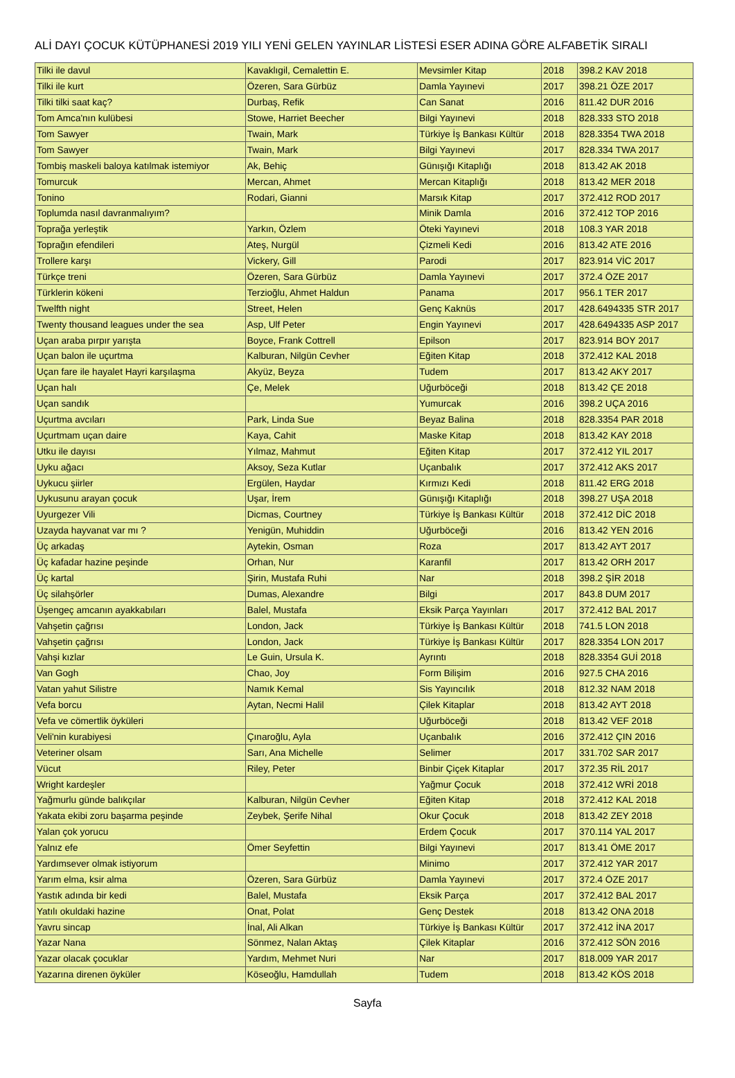ALİ DAYI ÇOCUK KÜTÜPHANESİ 2019 YILI YENİ GELEN YAYINLAR LİSTESİ ESER ADINA GÖRE ALFABETİK SIRALI
| Tilki ile davul | Kavaklıgil, Cemalettin E. | Mevsimler Kitap | 2018 | 398.2 KAV 2018 |
| Tilki ile kurt | Özeren, Sara Gürbüz | Damla Yayınevi | 2017 | 398.21 ÖZE 2017 |
| Tilki tilki saat kaç? | Durbaş, Refik | Can Sanat | 2016 | 811.42 DUR 2016 |
| Tom Amca'nın kulübesi | Stowe, Harriet Beecher | Bilgi Yayınevi | 2018 | 828.333 STO 2018 |
| Tom Sawyer | Twain, Mark | Türkiye İş Bankası Kültür | 2018 | 828.3354 TWA 2018 |
| Tom Sawyer | Twain, Mark | Bilgi Yayınevi | 2017 | 828.334 TWA 2017 |
| Tombiş maskeli baloya katılmak istemiyor | Ak, Behiç | Günışığı Kitaplığı | 2018 | 813.42 AK 2018 |
| Tomurcuk | Mercan, Ahmet | Mercan Kitaplığı | 2018 | 813.42 MER 2018 |
| Tonino | Rodari, Gianni | Marsık Kitap | 2017 | 372.412 ROD 2017 |
| Toplumda nasıl davranmalıyım? | | Minik Damla | 2016 | 372.412 TOP 2016 |
| Toprağa yerleştik | Yarkın, Özlem | Öteki Yayınevi | 2018 | 108.3 YAR 2018 |
| Toprağın efendileri | Ateş, Nurgül | Çizmeli Kedi | 2016 | 813.42 ATE 2016 |
| Trollere karşı | Vickery, Gill | Parodi | 2017 | 823.914 VİC 2017 |
| Türkçe treni | Özeren, Sara Gürbüz | Damla Yayınevi | 2017 | 372.4 ÖZE 2017 |
| Türklerin kökeni | Terzioğlu, Ahmet Haldun | Panama | 2017 | 956.1 TER 2017 |
| Twelfth night | Street, Helen | Genç Kaknüs | 2017 | 428.6494335 STR 2017 |
| Twenty thousand leagues under the sea | Asp, Ulf Peter | Engin Yayınevi | 2017 | 428.6494335 ASP 2017 |
| Uçan araba pırpır yarışta | Boyce, Frank Cottrell | Epilson | 2017 | 823.914 BOY 2017 |
| Uçan balon ile uçurtma | Kalburan, Nilgün Cevher | Eğiten Kitap | 2018 | 372.412 KAL 2018 |
| Uçan fare ile hayalet Hayri karşılaşma | Akyüz, Beyza | Tudem | 2017 | 813.42 AKY 2017 |
| Uçan halı | Çe, Melek | Uğurböceği | 2018 | 813.42 ÇE 2018 |
| Uçan sandık | | Yumurcak | 2016 | 398.2 UÇA 2016 |
| Uçurtma avcıları | Park, Linda Sue | Beyaz Balina | 2018 | 828.3354 PAR 2018 |
| Uçurtmam uçan daire | Kaya, Cahit | Maske Kitap | 2018 | 813.42 KAY 2018 |
| Utku ile dayısı | Yılmaz, Mahmut | Eğiten Kitap | 2017 | 372.412 YIL 2017 |
| Uyku ağacı | Aksoy, Seza Kutlar | Uçanbalık | 2017 | 372.412 AKS 2017 |
| Uykucu şiirler | Ergülen, Haydar | Kırmızı Kedi | 2018 | 811.42 ERG 2018 |
| Uykusunu arayan çocuk | Uşar, İrem | Günışığı Kitaplığı | 2018 | 398.27 UŞA 2018 |
| Uyurgezer Vili | Dicmas, Courtney | Türkiye İş Bankası Kültür | 2018 | 372.412 DİC 2018 |
| Uzayda hayvanat var mı ? | Yenigün, Muhiddin | Uğurböceği | 2016 | 813.42 YEN 2016 |
| Üç arkadaş | Aytekin, Osman | Roza | 2017 | 813.42 AYT 2017 |
| Üç kafadar hazine peşinde | Orhan, Nur | Karanfil | 2017 | 813.42 ORH 2017 |
| Üç kartal | Şirin, Mustafa Ruhi | Nar | 2018 | 398.2 ŞİR 2018 |
| Üç silahşörler | Dumas, Alexandre | Bilgi | 2017 | 843.8 DUM 2017 |
| Üşengeç amcanın ayakkabıları | Balel, Mustafa | Eksik Parça Yayınları | 2017 | 372.412 BAL 2017 |
| Vahşetin çağrısı | London, Jack | Türkiye İş Bankası Kültür | 2018 | 741.5 LON 2018 |
| Vahşetin çağrısı | London, Jack | Türkiye İş Bankası Kültür | 2017 | 828.3354 LON 2017 |
| Vahşi kızlar | Le Guin, Ursula K. | Ayrıntı | 2018 | 828.3354 GUİ 2018 |
| Van Gogh | Chao, Joy | Form Bilişim | 2016 | 927.5 CHA 2016 |
| Vatan yahut Silistre | Namık Kemal | Sis Yayıncılık | 2018 | 812.32 NAM 2018 |
| Vefa borcu | Aytan, Necmi Halil | Çilek Kitaplar | 2018 | 813.42 AYT 2018 |
| Vefa ve cömertlik öyküleri | | Uğurböceği | 2018 | 813.42 VEF 2018 |
| Veli'nin kurabiyesi | Çınaroğlu, Ayla | Uçanbalık | 2016 | 372.412 ÇIN 2016 |
| Veteriner olsam | Sarı, Ana Michelle | Selimer | 2017 | 331.702 SAR 2017 |
| Vücut | Riley, Peter | Binbir Çiçek Kitaplar | 2017 | 372.35 RİL 2017 |
| Wright kardeşler | | Yağmur Çocuk | 2018 | 372.412 WRİ 2018 |
| Yağmurlu günde balıkçılar | Kalburan, Nilgün Cevher | Eğiten Kitap | 2018 | 372.412 KAL 2018 |
| Yakata ekibi zoru başarma peşinde | Zeybek, Şerife Nihal | Okur Çocuk | 2018 | 813.42 ZEY 2018 |
| Yalan çok yorucu | | Erdem Çocuk | 2017 | 370.114 YAL 2017 |
| Yalnız efe | Ömer Seyfettin | Bilgi Yayınevi | 2017 | 813.41 ÖME 2017 |
| Yardımsever olmak istiyorum | | Minimo | 2017 | 372.412 YAR 2017 |
| Yarım elma, ksir alma | Özeren, Sara Gürbüz | Damla Yayınevi | 2017 | 372.4 ÖZE 2017 |
| Yastık adında bir kedi | Balel, Mustafa | Eksik Parça | 2017 | 372.412 BAL 2017 |
| Yatılı okuldaki hazine | Onat, Polat | Genç Destek | 2018 | 813.42 ONA 2018 |
| Yavru sincap | İnal, Ali Alkan | Türkiye İş Bankası Kültür | 2017 | 372.412 İNA 2017 |
| Yazar Nana | Sönmez, Nalan Aktaş | Çilek Kitaplar | 2016 | 372.412 SÖN 2016 |
| Yazar olacak çocuklar | Yardım, Mehmet Nuri | Nar | 2017 | 818.009 YAR 2017 |
| Yazarına direnen öyküler | Köseoğlu, Hamdullah | Tudem | 2018 | 813.42 KÖS 2018 |
Sayfa